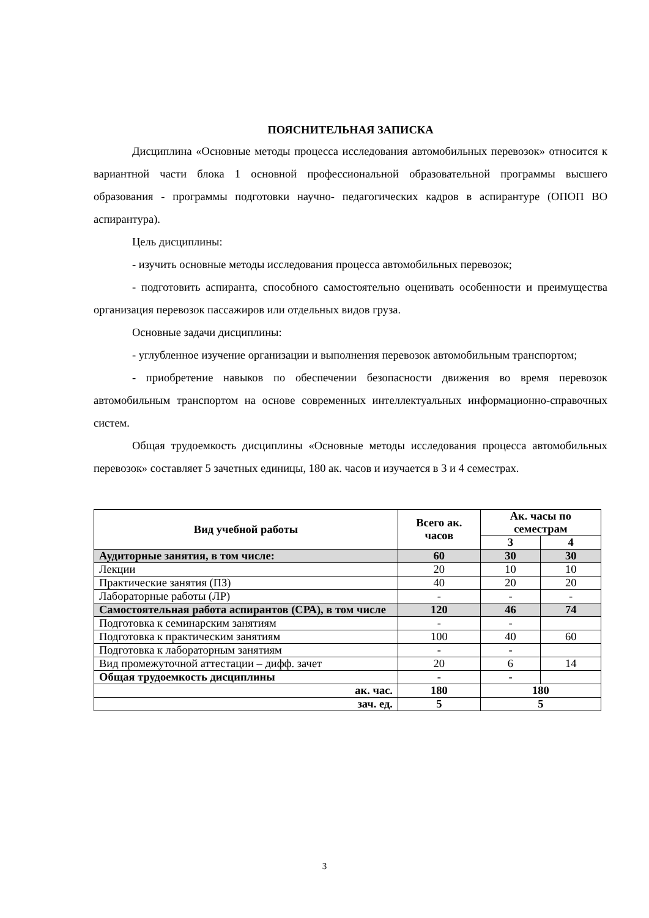ПОЯСНИТЕЛЬНАЯ ЗАПИСКА
Дисциплина «Основные методы процесса исследования автомобильных перевозок» относится к вариантной части блока 1 основной профессиональной образовательной программы высшего образования - программы подготовки научно- педагогических кадров в аспирантуре (ОПОП ВО аспирантура).
Цель дисциплины:
- изучить основные методы исследования процесса автомобильных перевозок;
- подготовить аспиранта, способного самостоятельно оценивать особенности и преимущества организация перевозок пассажиров или отдельных видов груза.
Основные задачи дисциплины:
- углубленное изучение организации и выполнения перевозок автомобильным транспортом;
- приобретение навыков по обеспечении безопасности движения во время перевозок автомобильным транспортом на основе современных интеллектуальных информационно-справочных систем.
Общая трудоемкость дисциплины «Основные методы исследования процесса автомобильных перевозок» составляет 5 зачетных единицы, 180 ак. часов и изучается в 3 и 4 семестрах.
| Вид учебной работы | Всего ак. часов | Ак. часы по семестрам | |
| --- | --- | --- | --- |
| | | 3 | 4 |
| Аудиторные занятия, в том числе: | 60 | 30 | 30 |
| Лекции | 20 | 10 | 10 |
| Практические занятия (ПЗ) | 40 | 20 | 20 |
| Лабораторные работы (ЛР) | - | - | - |
| Самостоятельная работа аспирантов (СРА), в том числе | 120 | 46 | 74 |
| Подготовка к семинарским занятиям | - | - | |
| Подготовка к практическим занятиям | 100 | 40 | 60 |
| Подготовка к лабораторным занятиям | - | - | |
| Вид промежуточной аттестации – дифф. зачет | 20 | 6 | 14 |
| Общая трудоемкость дисциплины | - | - | |
| ак. час. | 180 | 180 | |
| зач. ед. | 5 | 5 | |
3